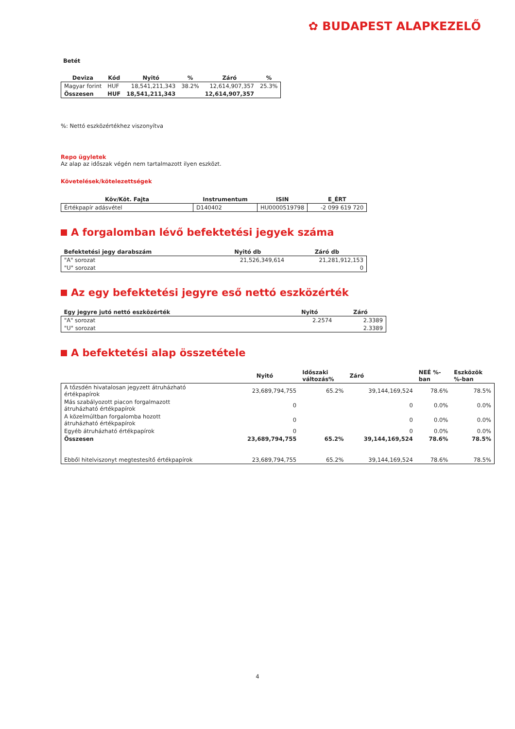✿ BUDAPEST ALAPKEZELŐ
Betét
| Deviza | Kód | Nyitó | % | Záró | % |
| --- | --- | --- | --- | --- | --- |
| Magyar forint | HUF | 18,541,211,343 | 38.2% | 12,614,907,357 | 25.3% |
| Összesen | HUF | 18,541,211,343 | | 12,614,907,357 | |
%: Nettó eszközértékhez viszonyítva
Repo ügyletek
Az alap az időszak végén nem tartalmazott ilyen eszközt.
Követelések/kötelezettségek
| Köv/Köt. Fajta | Instrumentum | ISIN | E_ÉRT |
| --- | --- | --- | --- |
| Értékpapír adásvétel | D140402 | HU0000519798 | -2 099 619 720 |
A forgalomban lévő befektetési jegyek száma
| Befektetési jegy darabszám | Nyitó db | Záró db |
| --- | --- | --- |
| "A" sorozat | 21,526,349,614 | 21,281,912,153 |
| "U" sorozat | | 0 |
Az egy befektetési jegyre eső nettó eszközérték
| Egy jegyre jutó nettó eszközérték | Nyitó | Záró |
| --- | --- | --- |
| "A" sorozat | 2.2574 | 2.3389 |
| "U" sorozat | | 2.3389 |
A befektetési alap összetétele
| | Nyitó | Időszaki változás% | Záró | NEÉ %- ban | Eszközök %-ban |
| --- | --- | --- | --- | --- | --- |
| A tőzsdén hivatalosan jegyzett átruházható értékpapírok | 23,689,794,755 | 65.2% | 39,144,169,524 | 78.6% | 78.5% |
| Más szabályozott piacon forgalmazott átruházható értékpapírok | 0 | | 0 | 0.0% | 0.0% |
| A közelmúltban forgalomba hozott átruházható értékpapírok | 0 | | 0 | 0.0% | 0.0% |
| Egyéb átruházható értékpapírok | 0 | | 0 | 0.0% | 0.0% |
| Összesen | 23,689,794,755 | 65.2% | 39,144,169,524 | 78.6% | 78.5% |
| Ebből hitelviszonyt megtestesítő értékpapírok | 23,689,794,755 | 65.2% | 39,144,169,524 | 78.6% | 78.5% |
4